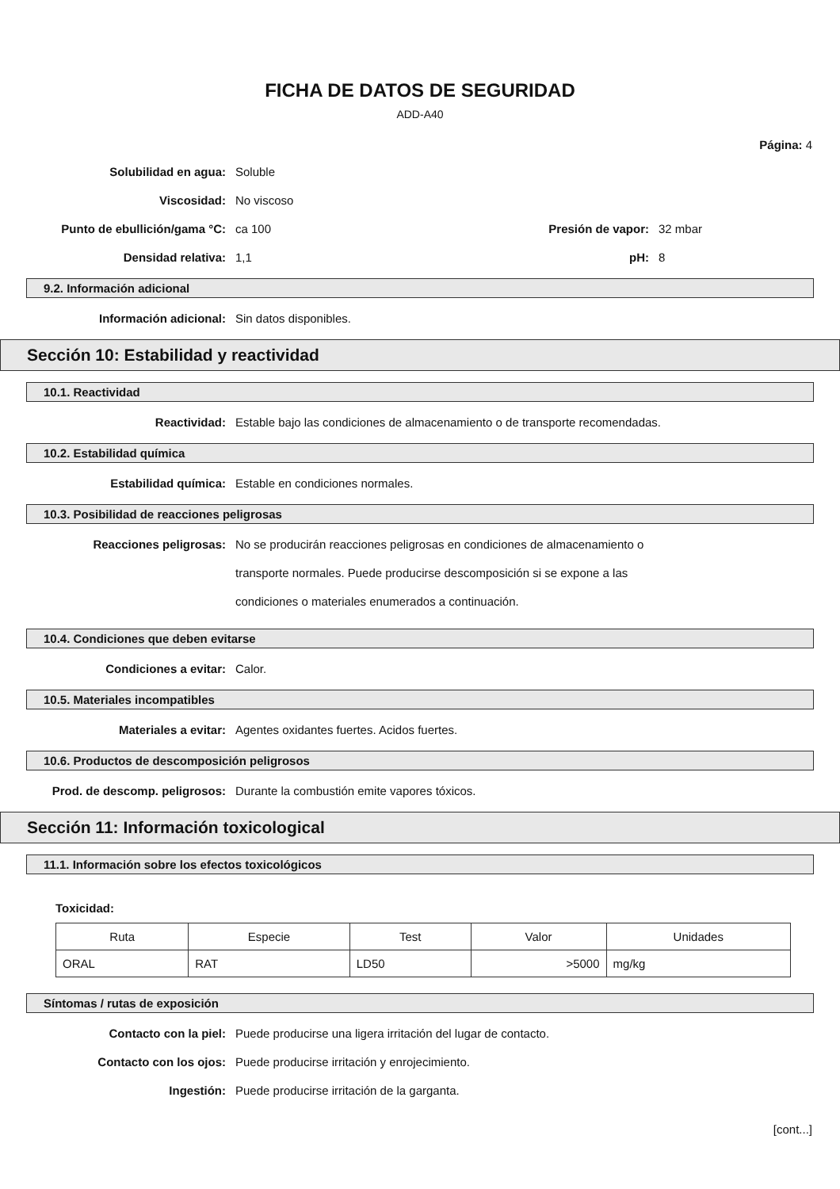FICHA DE DATOS DE SEGURIDAD
ADD-A40
Página: 4
Solubilidad en agua: Soluble
Viscosidad: No viscoso
Punto de ebullición/gama °C: ca 100 Presión de vapor: 32 mbar
Densidad relativa: 1,1 pH: 8
9.2. Información adicional
Información adicional: Sin datos disponibles.
Sección 10: Estabilidad y reactividad
10.1. Reactividad
Reactividad: Estable bajo las condiciones de almacenamiento o de transporte recomendadas.
10.2. Estabilidad química
Estabilidad química: Estable en condiciones normales.
10.3. Posibilidad de reacciones peligrosas
Reacciones peligrosas:
No se producirán reacciones peligrosas en condiciones de almacenamiento o
transporte normales. Puede producirse descomposición si se expone a las
condiciones o materiales enumerados a continuación.
10.4. Condiciones que deben evitarse
Condiciones a evitar: Calor.
10.5. Materiales incompatibles
Materiales a evitar: Agentes oxidantes fuertes. Acidos fuertes.
10.6. Productos de descomposición peligrosos
Prod. de descomp. peligrosos: Durante la combustión emite vapores tóxicos.
Sección 11: Información toxicological
11.1. Información sobre los efectos toxicológicos
Toxicidad:
| Ruta | Especie | Test | Valor | Unidades |
| --- | --- | --- | --- | --- |
| ORAL | RAT | LD50 | >5000 | mg/kg |
Síntomas / rutas de exposición
Contacto con la piel: Puede producirse una ligera irritación del lugar de contacto.
Contacto con los ojos: Puede producirse irritación y enrojecimiento.
Ingestión: Puede producirse irritación de la garganta.
[cont...]